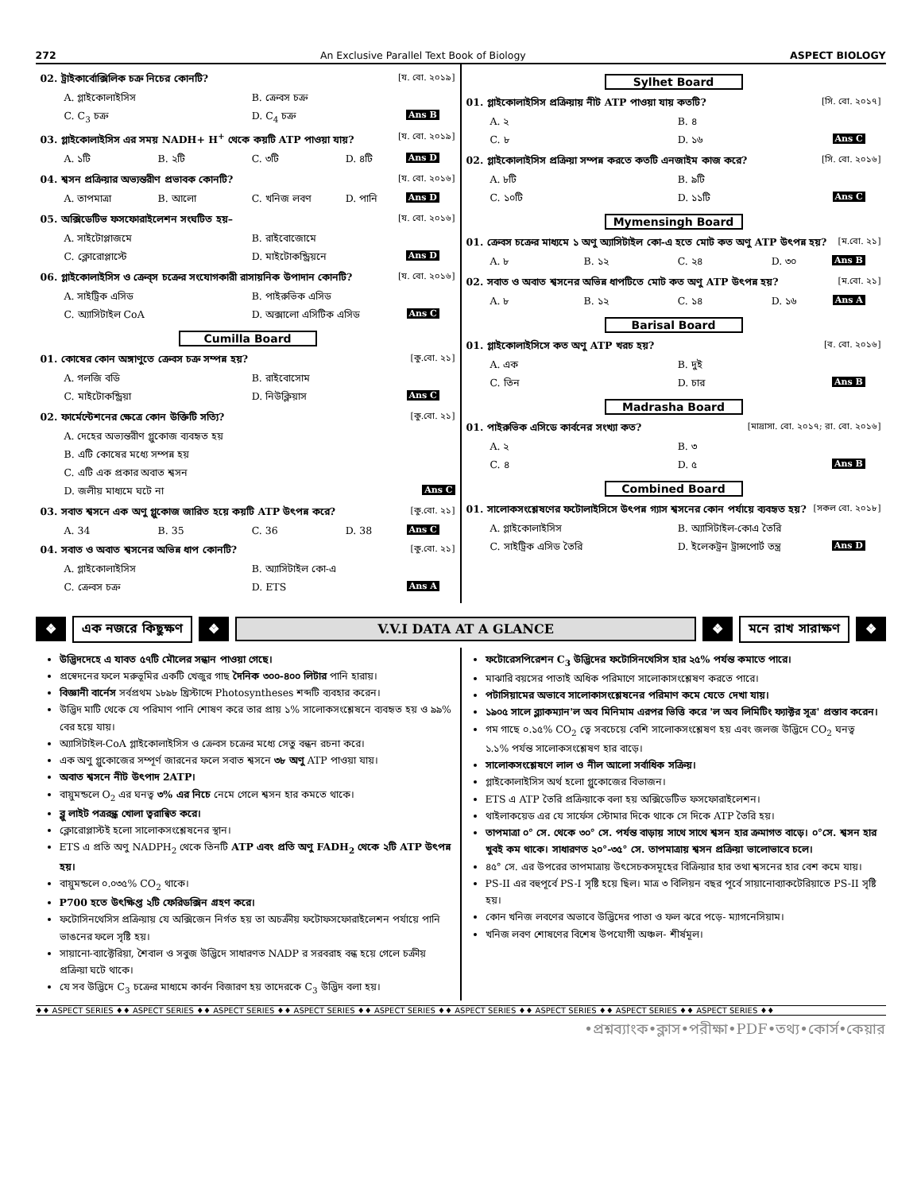272 An Exclusive Parallel Text Book of Biology ASPECT BIOLOGY
02. ট্রাইকার্বোক্সিলিক চক্র নিচের কোনটি? [য. বো. ২০১৯]
A. গ্লাইকোলাইসিস B. ক্রেবস চক্র C. C<sub>3</sub> চক্র D. C<sub>4</sub> চক্র Ans B
03. গ্লাইকোলাইসিস এর সময় NADH+ H<sup>+</sup> থেকে কয়টি ATP পাওয়া যায়? [য. বো. ২০১৯]
A. ১টি B. ২টি C. ৩টি D. ৪টি Ans D
04. শ্বসন প্রক্রিয়ার অভ্যন্তরীণ প্রভাবক কোনটি? [য. বো. ২০১৬]
A. তাপমাত্রা B. আলো C. খনিজ লবণ D. পানি Ans D
05. অক্সিডেটিভ ফসফোরাইলেশন সংঘটিত হয়– [য. বো. ২০১৬]
A. সাইটোপ্লাজমে B. রাইবোজোমে C. ক্লোরোপ্লাস্টে D. মাইটোকন্ড্রিয়নে Ans D
06. গ্লাইকোলাইসিস ও ক্রেব্স চক্রের সংযোগকারী রাসায়নিক উপাদান কোনটি? [য. বো. ২০১৬]
A. সাইট্রিক এসিড B. পাইরুভিক এসিড C. অ্যাসিটাইল CoA D. অক্সালো এসিটিক এসিড Ans C
Cumilla Board
01. কোষের কোন অঙ্গাণুতে ক্রেবস চক্র সম্পন্ন হয়? [কু.বো. ২১]
A. গলজি বডি B. রাইবোসোম C. মাইটোকন্ড্রিয়া D. নিউক্লিয়াস Ans C
02. ফার্মেন্টেশনের ক্ষেত্রে কোন উক্তিটি সত্যি? [কু.বো. ২১]
A. দেহের অভ্যন্তরীণ গ্লুকোজ ব্যবহৃত হয় B. এটি কোষের মধ্যে সম্পন্ন হয় C. এটি এক প্রকার অবাত শ্বসন D. জলীয় মাধ্যমে ঘটে না Ans C
03. সবাত শ্বসনে এক অণু গ্লুকোজ জারিত হয়ে কয়টি ATP উৎপন্ন করে? [কু.বো. ২১]
A. 34 B. 35 C. 36 D. 38 Ans C
04. সবাত ও অবাত শ্বসনের অভিন্ন ধাপ কোনটি? [কু.বো. ২১]
A. গ্লাইকোলাইসিস B. অ্যাসিটাইল কো-এ C. ক্রেবস চক্র D. ETS Ans A
Sylhet Board
01. গ্লাইকোলাইসিস প্রক্রিয়ায় নীট ATP পাওয়া যায় কতটি? [সি. বো. ২০১৭]
A. ২ B. ৪ C. ৮ D. ১৬ Ans C
02. গ্লাইকোলাইসিস প্রক্রিয়া সম্পন্ন করতে কতটি এনজাইম কাজ করে? [সি. বো. ২০১৬]
A. ৮টি B. ৯টি C. ১০টি D. ১১টি Ans C
Mymensingh Board
01. ক্রেবস চক্রের মাধ্যমে ১ অণু অ্যাসিটাইল কো-এ হতে মোট কত অণু ATP উৎপন্ন হয়? [ম.বো. ২১]
A. ৮ B. ১২ C. ২৪ D. ৩০ Ans B
02. সবাত ও অবাত শ্বসনের অভিন্ন ধাপটিতে মোট কত অণু ATP উৎপন্ন হয়? [ম.বো. ২১]
A. ৮ B. ১২ C. ১৪ D. ১৬ Ans A
Barisal Board
01. গ্লাইকোলাইসিসে কত অণু ATP খরচ হয়? [ব. বো. ২০১৬]
A. এক B. দুই C. তিন D. চার Ans B
Madrasha Board
01. পাইরুভিক এসিডে কার্বনের সংখ্যা কত? [মাদ্রাসা. বো. ২০১৭; রা. বো. ২০১৬]
A. ২ B. ৩ C. ৪ D. ৫ Ans B
Combined Board
01. সালোকসংশ্লেষণের ফটোলাইসিসে উৎপন্ন গ্যাস শ্বসনের কোন পর্যায়ে ব্যবহৃত হয়? [সকল বো. ২০১৮]
A. গ্লাইকোলাইসিস B. অ্যাসিটাইল-কোএ তৈরি C. সাইট্রিক এসিড তৈরি D. ইলেকট্রন ট্রান্সপোর্ট তন্ত্র Ans D
❖ এক নজরে কিছুক্ষণ ❖ V.V.I DATA AT A GLANCE ❖ মনে রাখ সারাক্ষণ ❖
উদ্ভিদদেহে এ যাবত ৫৭টি মৌলের সন্ধান পাওয়া গেছে।
প্রস্বেদনের ফলে মরুভূমির একটি খেজুর গাছ দৈনিক ৩০০-৪০০ লিটার পানি হারায়।
বিজ্ঞানী বার্নেস সর্বপ্রথম ১৮৯৮ খ্রিস্টাব্দে Photosyntheses শব্দটি ব্যবহার করেন।
উদ্ভিদ মাটি থেকে যে পরিমাণ পানি শোষণ করে তার প্রায় ১% সালোকসংশ্লেষনে ব্যবহৃত হয় ও ৯৯% বের হয়ে যায়।
অ্যাসিটাইল-CoA গ্লাইকোলাইসিস ও ক্রেবস চক্রের মধ্যে সেতু বন্ধন রচনা করে।
এক অণু গ্লুকোজের সম্পূর্ণ জারনের ফলে সবাত শ্বসনে ৩৮ অণু ATP পাওয়া যায়।
অবাত শ্বসনে নীট উৎপাদ 2ATP।
বায়ুমন্ডলে O<sub>2</sub> এর ঘনত্ব ৩% এর নিচে নেমে গেলে শ্বসন হার কমতে থাকে।
ব্লু লাইট পত্ররন্ধ্র খোলা ত্বরান্বিত করে।
ক্লোরোপ্লাস্টই হলো সালোকসংশ্লেষনের স্থান।
ETS এ প্রতি অণু NADPH<sub>2</sub> থেকে তিনটি ATP এবং প্রতি অণু FADH<sub>2</sub> থেকে ২টি ATP উৎপন্ন হয়।
বায়ুমন্ডলে ০.০৩৫% CO<sub>2</sub> থাকে।
P700 হতে উৎক্ষিপ্ত ২টি ফেরিডক্সিন গ্রহণ করে।
ফটোসিনথেসিস প্রক্রিয়ায় যে অক্সিজেন নির্গত হয় তা অচক্রীয় ফটোফসফোরাইলেশন পর্যায়ে পানি ভাঙনের ফলে সৃষ্টি হয়।
সায়ানো-ব্যাক্টেরিয়া, শৈবাল ও সবুজ উদ্ভিদে সাধারণত NADP র সরবরাহ বন্ধ হয়ে গেলে চক্রীয় প্রক্রিয়া ঘটে থাকে।
যে সব উদ্ভিদে C<sub>3</sub> চক্রের মাধ্যমে কার্বন বিজারণ হয় তাদেরকে C<sub>3</sub> উদ্ভিদ বলা হয়।
ফটোরেসপিরেশন C<sub>3</sub> উদ্ভিদের ফটোসিনথেসিস হার ২৫% পর্যন্ত কমাতে পারে।
মাঝারি বয়সের পাতাই অধিক পরিমাণে সালোকাসংশ্লেষণ করতে পারে।
পটাসিয়ামের অভাবে সালোকাসংশ্লেষনের পরিমাণ কমে যেতে দেখা যায়।
১৯০৫ সালে ব্ল্যাকম্যান'ল অব মিনিমাম এরপর ভিত্তি করে 'ল অব লিমিটিং ফ্যাক্টর সূত্র' প্রস্তাব করেন।
গম গাছে ০.১৫% CO<sub>2</sub> ত্বে সবচেয়ে বেশি সালোকসংশ্লেষণ হয় এবং জলজ উদ্ভিদে CO<sub>2</sub> ঘনত্ব ১.১% পর্যন্ত সালোকসংশ্লেষণ হার বাড়ে।
সালোকসংশ্লেষণে লাল ও নীল আলো সর্বাধিক সক্রিয়।
গ্লাইকোলাইসিস অর্থ হলো গ্লুকোজের বিভাজন।
ETS এ ATP তৈরি প্রক্রিয়াকে বলা হয় অক্সিডেটিভ ফসফোরাইলেশন।
থাইলাকয়েড এর যে সার্ফেস স্টোমার দিকে থাকে সে দিকে ATP তৈরি হয়।
তাপমাত্রা ০° সে. থেকে ৩০° সে. পর্যন্ত বাড়ায় সাথে সাথে শ্বসন হার ক্রমাগত বাড়ে। ০°সে. শ্বসন হার খুবই কম থাকে। সাধারণত ২০°-৩৫° সে. তাপমাত্রায় শ্বসন প্রক্রিয়া ভালোভাবে চলে।
৪৫° সে. এর উপরের তাপমাত্রায় উৎসেচকসমূহের বিক্রিয়ার হার তথা শ্বসনের হার বেশ কমে যায়।
PS-II এর বহুপূর্বে PS-I সৃষ্টি হয়ে ছিল। মাত্র ৩ বিলিয়ন বছর পূর্বে সায়ানোব্যাকটেরিয়াতে PS-II সৃষ্টি হয়।
কোন খনিজ লবণের অভাবে উদ্ভিদের পাতা ও ফল ঝরে পড়ে- ম্যাগনেসিয়াম।
খনিজ লবণ শোষণের বিশেষ উপযোগী অঞ্চল- শীর্ষমূল।
♦♦ ASPECT SERIES ♦♦ ASPECT SERIES ♦♦ ASPECT SERIES ♦♦ ASPECT SERIES ♦♦ ASPECT SERIES ♦♦ ASPECT SERIES ♦♦ ASPECT SERIES ♦♦ ASPECT SERIES ♦♦ ASPECT SERIES ♦♦
•প্রশ্নব্যাংক•ক্লাস•পরীক্ষা•PDF•তথ্য•কোর্স•কেয়ার